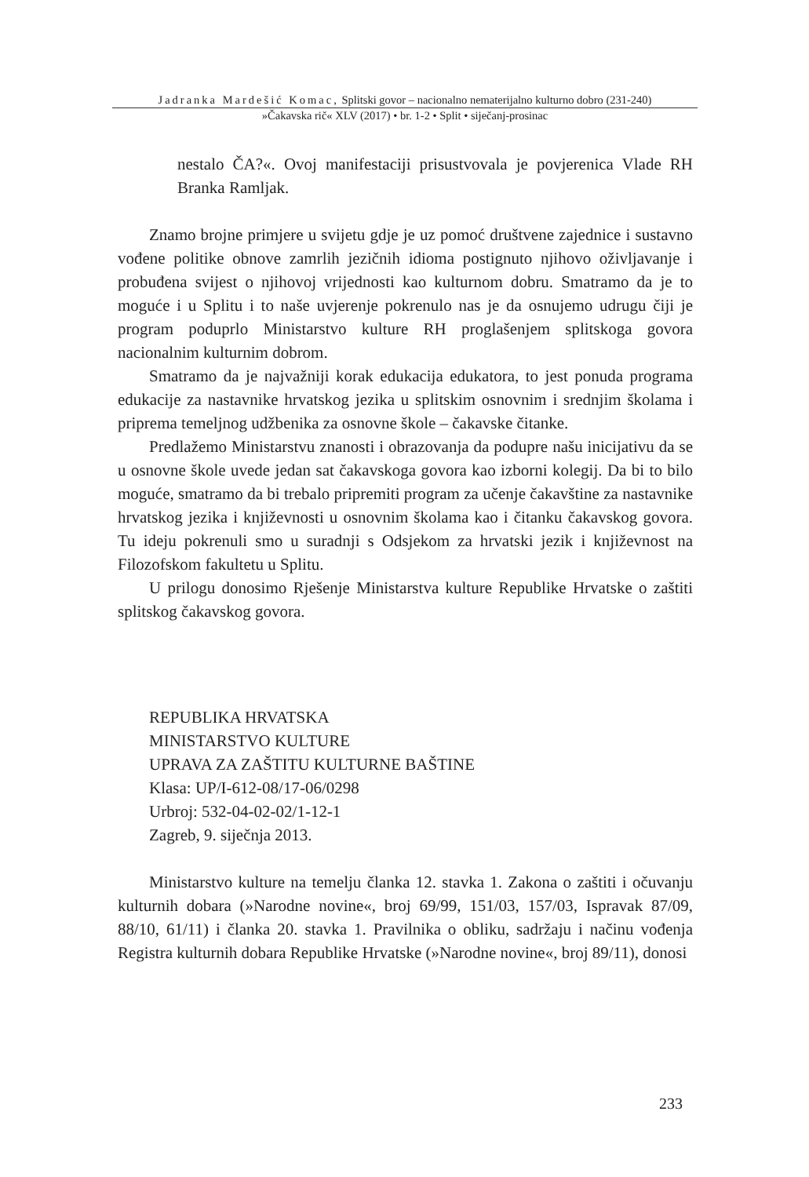Jadranka Mardešić Komac, Splitski govor – nacionalno nematerijalno kulturno dobro (231-240)
»Čakavska rič« XLV (2017) • br. 1-2 • Split • siječanj-prosinac
nestalo ČA?«. Ovoj manifestaciji prisustvovala je povjerenica Vlade RH Branka Ramljak.
Znamo brojne primjere u svijetu gdje je uz pomoć društvene zajednice i sustavno vođene politike obnove zamrlih jezičnih idioma postignuto njihovo oživljavanje i probuđena svijest o njihovoj vrijednosti kao kulturnom dobru. Smatramo da je to moguće i u Splitu i to naše uvjerenje pokrenulo nas je da osnujemo udrugu čiji je program poduprlo Ministarstvo kulture RH proglašenjem splitskoga govora nacionalnim kulturnim dobrom.
Smatramo da je najvažniji korak edukacija edukatora, to jest ponuda programa edukacije za nastavnike hrvatskog jezika u splitskim osnovnim i srednjim školama i priprema temeljnog udžbenika za osnovne škole – čakavske čitanke.
Predlažemo Ministarstvu znanosti i obrazovanja da podupre našu inicijativu da se u osnovne škole uvede jedan sat čakavskoga govora kao izborni kolegij. Da bi to bilo moguće, smatramo da bi trebalo pripremiti program za učenje čakavštine za nastavnike hrvatskog jezika i književnosti u osnovnim školama kao i čitanku čakavskog govora. Tu ideju pokrenuli smo u suradnji s Odsjekom za hrvatski jezik i književnost na Filozofskom fakultetu u Splitu.
U prilogu donosimo Rješenje Ministarstva kulture Republike Hrvatske o zaštiti splitskog čakavskog govora.
REPUBLIKA HRVATSKA
MINISTARSTVO KULTURE
UPRAVA ZA ZAŠTITU KULTURNE BAŠTINE
Klasa: UP/I-612-08/17-06/0298
Urbroj: 532-04-02-02/1-12-1
Zagreb, 9. siječnja 2013.
Ministarstvo kulture na temelju članka 12. stavka 1. Zakona o zaštiti i očuvanju kulturnih dobara (»Narodne novine«, broj 69/99, 151/03, 157/03, Ispravak 87/09, 88/10, 61/11) i članka 20. stavka 1. Pravilnika o obliku, sadržaju i načinu vođenja Registra kulturnih dobara Republike Hrvatske (»Narodne novine«, broj 89/11), donosi
233